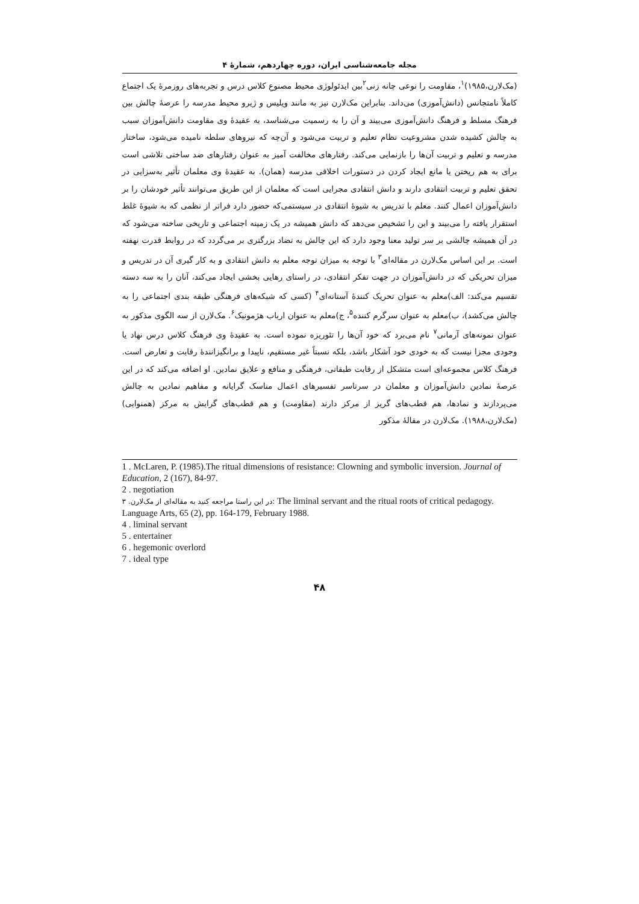مجله جامعه‌شناسی ایران، دوره چهاردهم، شمارهٔ ۴
(مک‌لارن،۱۹۸۵)<sup>۱</sup>، مقاومت را نوعی چانه زنی<sup>۲</sup>بین ایدئولوژی محیط مصنوعِ کلاس درس و تجربه‌های روزمرهٔ یک اجتماع کاملاً نامتجانس (دانش‌آموزی) می‌داند. بنابراین مک‌لارن نیز به مانند ویلیس و ژیرو محیط مدرسه را عرصهٔ چالش بین فرهنگ مسلط و فرهنگ دانش‌آموزی می‌بیند و آن را به رسمیت می‌شناسد، به عقیدهٔ وی مقاومت دانش‌آموزان سبب به چالش کشیده شدن مشروعیت نظام تعلیم و تربیت می‌شود و آن‌چه که نیروهای سلطه نامیده می‌شود، ساختار مدرسه و تعلیم و تربیت آن‌ها را بازنمایی می‌کند. رفتارهای مخالفت آمیز به عنوان رفتارهای ضد ساختی تلاشی است برای به هم ریختن یا مانع ایجاد کردن در دستورات اخلاقی مدرسه (همان). به عقیدهٔ وی معلمان تأثیر به‌سزایی در تحقق تعلیم و تربیت انتقادی دارند و دانش انتقادی مجرایی است که معلمان از این طریق می‌توانند تأثیر خودشان را بر دانش‌آموزان اعمال کنند. معلم با تدریس به شیوهٔ انتقادی در سیستمی‌که حضور دارد فراتر از نظمی که به شیوهٔ غلط استقرار یافته را می‌بیند و این را تشخیص می‌دهد که دانش همیشه در یک زمینه اجتماعی و تاریخی ساخته می‌شود که در آن همیشه چالشی بر سر تولید معنا وجود دارد که این چالش به تضاد بزرگتری بر می‌گردد که در روابط قدرت نهفته است. بر این اساس مک‌لارن در مقاله‌ای<sup>۳</sup> با توجه به میزان توجه معلم به دانش انتقادی و به کار گیری آن در تدریس و میزان تحریکی که در دانش‌آموزان در جهت تفکر انتقادی، در راستای رهایی بخشی ایجاد می‌کند، آنان را به سه دسته تقسیم می‌کند: الف)معلم به عنوان تحریک کنندهٔ آستانه‌ای<sup>۴</sup> (کسی که شبکه‌های فرهنگی طبقه بندی اجتماعی را به چالش می‌کشد)، ب)معلم به عنوان سرگرم کننده<sup>۵</sup>، ج)معلم به عنوان ارباب هژمونیک<sup>۶</sup>. مک‌لارن از سه الگوی مذکور به عنوان نمونه‌های آرمانی<sup>۷</sup> نام می‌برد که خود آن‌ها را تئوریزه نموده است. به عقیدهٔ وی فرهنگ کلاس درس نهاد یا وجودی مجزا نیست که به خودی خود آشکار باشد، بلکه نسبتاً غیر مستقیم، ناپیدا و برانگیزانندهٔ رقابت و تعارض است. فرهنگ کلاس مجموعه‌ای است متشکل از رقابت طبقاتی، فرهنگی و منافع و علایق نمادین. او اضافه می‌کند که در این عرصهٔ نمادین دانش‌آموزان و معلمان در سرتاسر تفسیرهای اعمال مناسک گرایانه و مفاهیم نمادین به چالش می‌پردازند و نمادها، هم قطب‌های گریز از مرکز دارند (مقاومت) و هم قطب‌های گرایش به مرکز (همنوایی) (مک‌لارن،۱۹۸۸). مک‌لارن در مقالهٔ مذکور
1 . McLaren, P. (1985).The ritual dimensions of resistance: Clowning and symbolic inversion. Journal of Education, 2 (167), 84-97.
2 . negotiation
۳ .در این راستا مراجعه کنید به مقاله‌ای از مک‌لارن: The liminal servant and the ritual roots of critical pedagogy. Language Arts, 65 (2), pp. 164-179, February 1988.
4 . liminal servant
5 . entertainer
6 . hegemonic overlord
7 . ideal type
۴۸